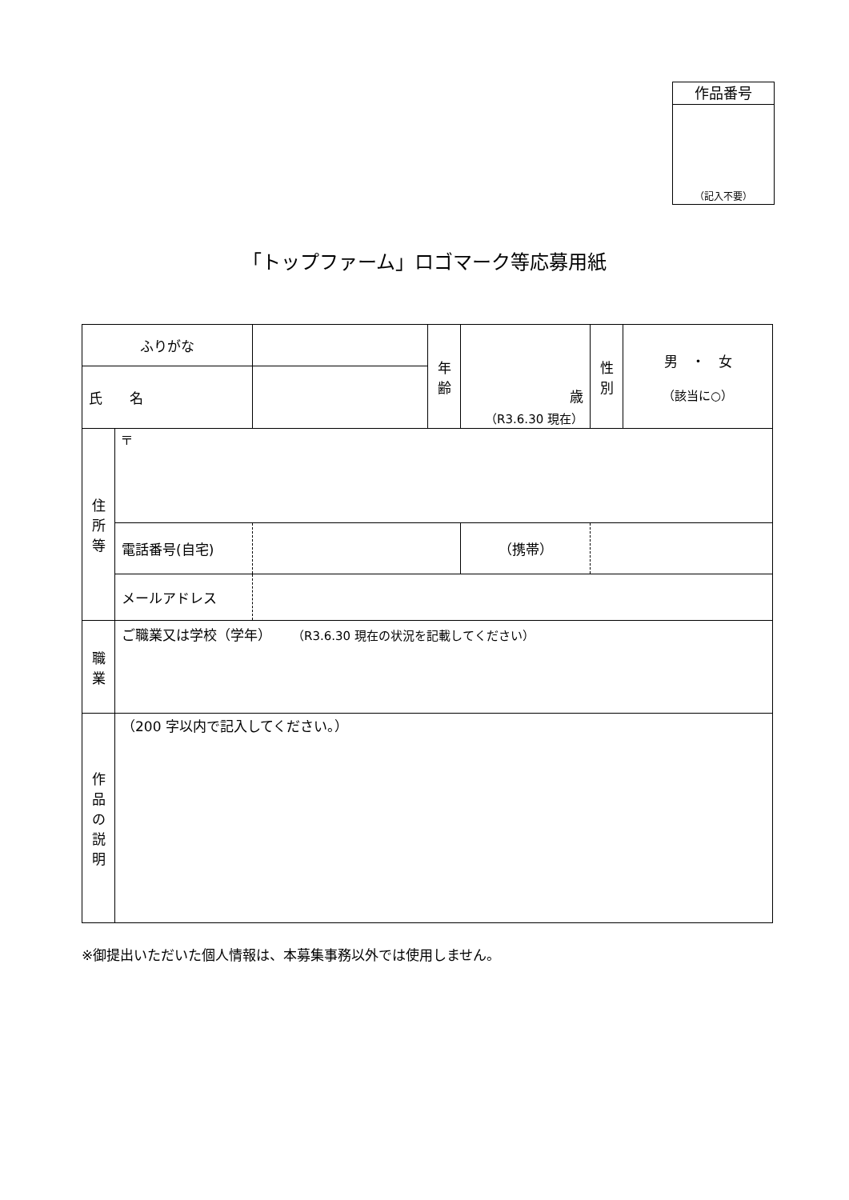作品番号
（記入不要）
「トップファーム」ロゴマーク等応募用紙
| ふりがな | | | 年 齢 | 歳 （R3.6.30 現在） | 性 別 | 男 ・ 女 （該当に○） |
| 氏 名 | | | | | | |
| 住 所 等 | 〒 | | | | | |
| | 電話番号(自宅) | | | （携帯） | | |
| | メールアドレス | | | | | |
| 職 業 | ご職業又は学校（学年） （R3.6.30 現在の状況を記載してください） | | | | | |
| 作 品 の 説 明 | （200 字以内で記入してください。） | | | | | |
※御提出いただいた個人情報は、本募集事務以外では使用しません。